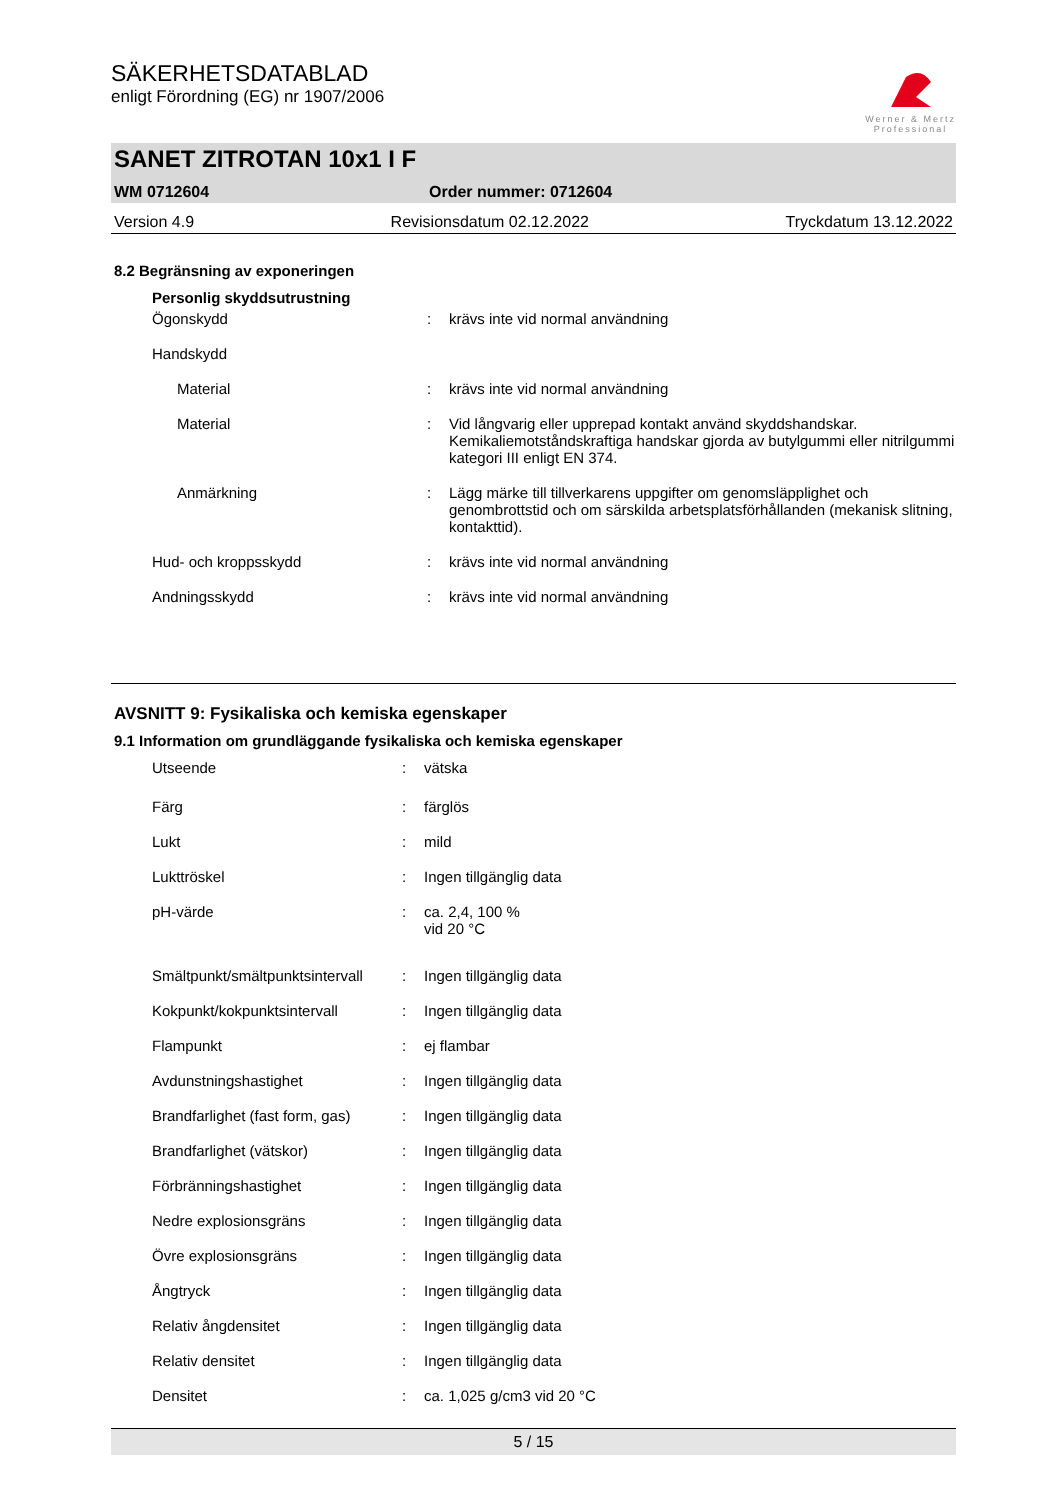SÄKERHETSDATABLAD
enligt Förordning (EG) nr 1907/2006
Werner & Mertz
Professional
SANET ZITROTAN 10x1 I F
WM 0712604 Order nummer: 0712604
Version 4.9 Revisionsdatum 02.12.2022 Tryckdatum 13.12.2022
8.2 Begränsning av exponeringen
| Personlig skyddsutrustning | | |
| Ögonskydd | : | krävs inte vid normal användning |
| Handskydd | | |
| Material | : | krävs inte vid normal användning |
| Material | : | Vid långvarig eller upprepad kontakt använd skyddshandskar. Kemikaliemotståndskraftiga handskar gjorda av butylgummi eller nitrilgummi kategori III enligt EN 374. |
| Anmärkning | : | Lägg märke till tillverkarens uppgifter om genomsläpplighet och genombrottstid och om särskilda arbetsplatsförhållanden (mekanisk slitning, kontakttid). |
| Hud- och kroppsskydd | : | krävs inte vid normal användning |
| Andningsskydd | : | krävs inte vid normal användning |
AVSNITT 9: Fysikaliska och kemiska egenskaper
9.1 Information om grundläggande fysikaliska och kemiska egenskaper
| Utseende | : | vätska |
| Färg | : | färglös |
| Lukt | : | mild |
| Lukttröskel | : | Ingen tillgänglig data |
| pH-värde | : | ca. 2,4, 100 % vid 20 °C |
| Smältpunkt/smältpunktsintervall | : | Ingen tillgänglig data |
| Kokpunkt/kokpunktsintervall | : | Ingen tillgänglig data |
| Flampunkt | : | ej flambar |
| Avdunstningshastighet | : | Ingen tillgänglig data |
| Brandfarlighet (fast form, gas) | : | Ingen tillgänglig data |
| Brandfarlighet (vätskor) | : | Ingen tillgänglig data |
| Förbränningshastighet | : | Ingen tillgänglig data |
| Nedre explosionsgräns | : | Ingen tillgänglig data |
| Övre explosionsgräns | : | Ingen tillgänglig data |
| Ångtryck | : | Ingen tillgänglig data |
| Relativ ångdensitet | : | Ingen tillgänglig data |
| Relativ densitet | : | Ingen tillgänglig data |
| Densitet | : | ca. 1,025 g/cm3 vid 20 °C |
5 / 15